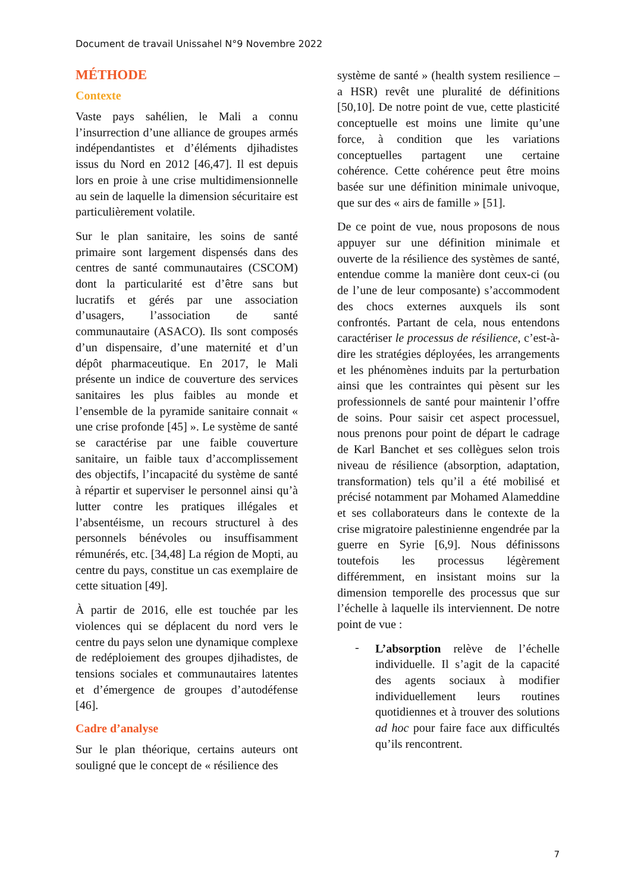Document de travail Unissahel N°9 Novembre 2022
MÉTHODE
Contexte
Vaste pays sahélien, le Mali a connu l’insurrection d’une alliance de groupes armés indépendantistes et d’éléments djihadistes issus du Nord en 2012 [46,47]. Il est depuis lors en proie à une crise multidimensionnelle au sein de laquelle la dimension sécuritaire est particulièrement volatile.
Sur le plan sanitaire, les soins de santé primaire sont largement dispensés dans des centres de santé communautaires (CSCOM) dont la particularité est d’être sans but lucratifs et gérés par une association d’usagers, l’association de santé communautaire (ASACO). Ils sont composés d’un dispensaire, d’une maternité et d’un dépôt pharmaceutique. En 2017, le Mali présente un indice de couverture des services sanitaires les plus faibles au monde et l’ensemble de la pyramide sanitaire connait « une crise profonde [45] ». Le système de santé se caractérise par une faible couverture sanitaire, un faible taux d’accomplissement des objectifs, l’incapacité du système de santé à répartir et superviser le personnel ainsi qu’à lutter contre les pratiques illégales et l’absentéisme, un recours structurel à des personnels bénévoles ou insuffisamment rémunérés, etc. [34,48] La région de Mopti, au centre du pays, constitue un cas exemplaire de cette situation [49].
À partir de 2016, elle est touchée par les violences qui se déplacent du nord vers le centre du pays selon une dynamique complexe de redéploiement des groupes djihadistes, de tensions sociales et communautaires latentes et d’émergence de groupes d’autodéfense [46].
Cadre d’analyse
Sur le plan théorique, certains auteurs ont souligné que le concept de « résilience des
système de santé » (health system resilience – a HSR) revêt une pluralité de définitions [50,10]. De notre point de vue, cette plasticité conceptuelle est moins une limite qu’une force, à condition que les variations conceptuelles partagent une certaine cohérence. Cette cohérence peut être moins basée sur une définition minimale univoque, que sur des « airs de famille » [51].
De ce point de vue, nous proposons de nous appuyer sur une définition minimale et ouverte de la résilience des systèmes de santé, entendue comme la manière dont ceux-ci (ou de l’une de leur composante) s’accommodent des chocs externes auxquels ils sont confrontés. Partant de cela, nous entendons caractériser le processus de résilience, c’est-à-dire les stratégies déployées, les arrangements et les phénomènes induits par la perturbation ainsi que les contraintes qui pèsent sur les professionnels de santé pour maintenir l’offre de soins. Pour saisir cet aspect processuel, nous prenons pour point de départ le cadrage de Karl Banchet et ses collègues selon trois niveau de résilience (absorption, adaptation, transformation) tels qu’il a été mobilisé et précisé notamment par Mohamed Alameddine et ses collaborateurs dans le contexte de la crise migratoire palestinienne engendrée par la guerre en Syrie [6,9]. Nous définissons toutefois les processus légèrement différemment, en insistant moins sur la dimension temporelle des processus que sur l’échelle à laquelle ils interviennent. De notre point de vue :
-
L’absorption relève de l’échelle individuelle. Il s’agit de la capacité des agents sociaux à modifier individuellement leurs routines quotidiennes et à trouver des solutions ad hoc pour faire face aux difficultés qu’ils rencontrent.
7